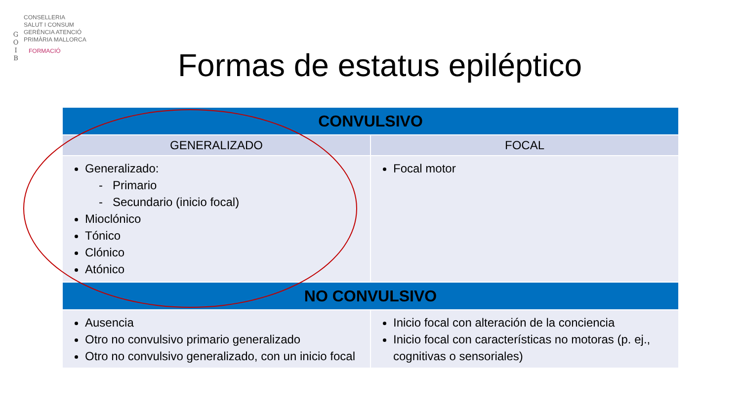G
O
I
B
CONSELLERIA
SALUT I CONSUM
GERÈNCIA ATENCIÓ
PRIMÀRIA MALLORCA
FORMACIÓ
Formas de estatus epiléptico
| CONVULSIVO | |
| --- | --- |
| GENERALIZADO | FOCAL |
| Generalizado: - Primario - Secundario (inicio focal) Mioclónico Tónico Clónico Atónico | Focal motor |
| NO CONVULSIVO | |
| Ausencia Otro no convulsivo primario generalizado Otro no convulsivo generalizado, con un inicio focal | Inicio focal con alteración de la conciencia Inicio focal con características no motoras (p. ej., cognitivas o sensoriales) |